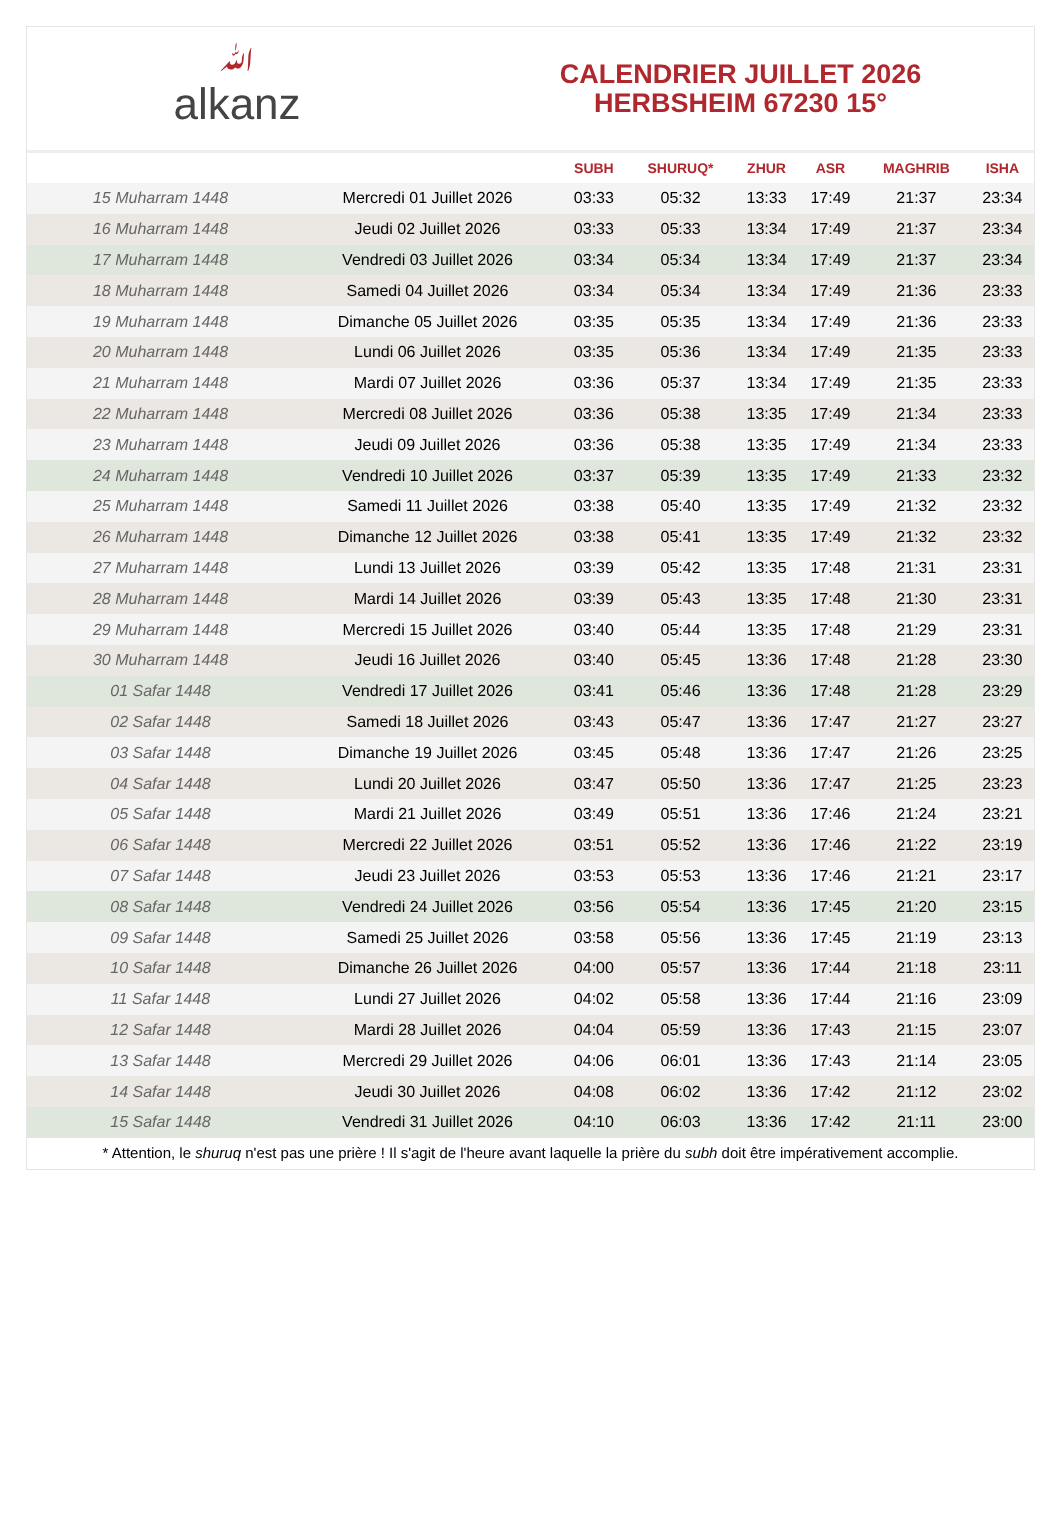ﷲalkanz
CALENDRIER JUILLET 2026
HERBSHEIM 67230 15°
| | | SUBH | SHURUQ* | ZHUR | ASR | MAGHRIB | ISHA |
| --- | --- | --- | --- | --- | --- | --- | --- |
| 15 Muharram 1448 | Mercredi 01 Juillet 2026 | 03:33 | 05:32 | 13:33 | 17:49 | 21:37 | 23:34 |
| 16 Muharram 1448 | Jeudi 02 Juillet 2026 | 03:33 | 05:33 | 13:34 | 17:49 | 21:37 | 23:34 |
| 17 Muharram 1448 | Vendredi 03 Juillet 2026 | 03:34 | 05:34 | 13:34 | 17:49 | 21:37 | 23:34 |
| 18 Muharram 1448 | Samedi 04 Juillet 2026 | 03:34 | 05:34 | 13:34 | 17:49 | 21:36 | 23:33 |
| 19 Muharram 1448 | Dimanche 05 Juillet 2026 | 03:35 | 05:35 | 13:34 | 17:49 | 21:36 | 23:33 |
| 20 Muharram 1448 | Lundi 06 Juillet 2026 | 03:35 | 05:36 | 13:34 | 17:49 | 21:35 | 23:33 |
| 21 Muharram 1448 | Mardi 07 Juillet 2026 | 03:36 | 05:37 | 13:34 | 17:49 | 21:35 | 23:33 |
| 22 Muharram 1448 | Mercredi 08 Juillet 2026 | 03:36 | 05:38 | 13:35 | 17:49 | 21:34 | 23:33 |
| 23 Muharram 1448 | Jeudi 09 Juillet 2026 | 03:36 | 05:38 | 13:35 | 17:49 | 21:34 | 23:33 |
| 24 Muharram 1448 | Vendredi 10 Juillet 2026 | 03:37 | 05:39 | 13:35 | 17:49 | 21:33 | 23:32 |
| 25 Muharram 1448 | Samedi 11 Juillet 2026 | 03:38 | 05:40 | 13:35 | 17:49 | 21:32 | 23:32 |
| 26 Muharram 1448 | Dimanche 12 Juillet 2026 | 03:38 | 05:41 | 13:35 | 17:49 | 21:32 | 23:32 |
| 27 Muharram 1448 | Lundi 13 Juillet 2026 | 03:39 | 05:42 | 13:35 | 17:48 | 21:31 | 23:31 |
| 28 Muharram 1448 | Mardi 14 Juillet 2026 | 03:39 | 05:43 | 13:35 | 17:48 | 21:30 | 23:31 |
| 29 Muharram 1448 | Mercredi 15 Juillet 2026 | 03:40 | 05:44 | 13:35 | 17:48 | 21:29 | 23:31 |
| 30 Muharram 1448 | Jeudi 16 Juillet 2026 | 03:40 | 05:45 | 13:36 | 17:48 | 21:28 | 23:30 |
| 01 Safar 1448 | Vendredi 17 Juillet 2026 | 03:41 | 05:46 | 13:36 | 17:48 | 21:28 | 23:29 |
| 02 Safar 1448 | Samedi 18 Juillet 2026 | 03:43 | 05:47 | 13:36 | 17:47 | 21:27 | 23:27 |
| 03 Safar 1448 | Dimanche 19 Juillet 2026 | 03:45 | 05:48 | 13:36 | 17:47 | 21:26 | 23:25 |
| 04 Safar 1448 | Lundi 20 Juillet 2026 | 03:47 | 05:50 | 13:36 | 17:47 | 21:25 | 23:23 |
| 05 Safar 1448 | Mardi 21 Juillet 2026 | 03:49 | 05:51 | 13:36 | 17:46 | 21:24 | 23:21 |
| 06 Safar 1448 | Mercredi 22 Juillet 2026 | 03:51 | 05:52 | 13:36 | 17:46 | 21:22 | 23:19 |
| 07 Safar 1448 | Jeudi 23 Juillet 2026 | 03:53 | 05:53 | 13:36 | 17:46 | 21:21 | 23:17 |
| 08 Safar 1448 | Vendredi 24 Juillet 2026 | 03:56 | 05:54 | 13:36 | 17:45 | 21:20 | 23:15 |
| 09 Safar 1448 | Samedi 25 Juillet 2026 | 03:58 | 05:56 | 13:36 | 17:45 | 21:19 | 23:13 |
| 10 Safar 1448 | Dimanche 26 Juillet 2026 | 04:00 | 05:57 | 13:36 | 17:44 | 21:18 | 23:11 |
| 11 Safar 1448 | Lundi 27 Juillet 2026 | 04:02 | 05:58 | 13:36 | 17:44 | 21:16 | 23:09 |
| 12 Safar 1448 | Mardi 28 Juillet 2026 | 04:04 | 05:59 | 13:36 | 17:43 | 21:15 | 23:07 |
| 13 Safar 1448 | Mercredi 29 Juillet 2026 | 04:06 | 06:01 | 13:36 | 17:43 | 21:14 | 23:05 |
| 14 Safar 1448 | Jeudi 30 Juillet 2026 | 04:08 | 06:02 | 13:36 | 17:42 | 21:12 | 23:02 |
| 15 Safar 1448 | Vendredi 31 Juillet 2026 | 04:10 | 06:03 | 13:36 | 17:42 | 21:11 | 23:00 |
* Attention, le shuruq n'est pas une prière ! Il s'agit de l'heure avant laquelle la prière du subh doit être impérativement accomplie.